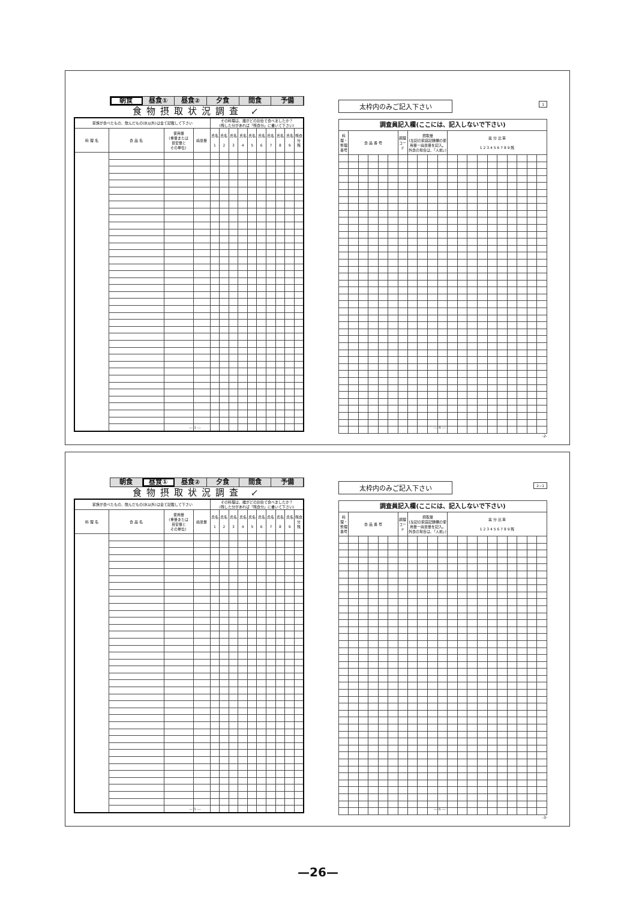朝食 昼食① 昼食② 夕食 間食 予備
食物摂取状況調査 ↙
| 家族が食べたもの、飲んだもの(水以外)は全て記載して下さい | | | | その料理は、誰がどの割合で食べましたか？ (残した分があれば「残食分」に書いて下さい) | | | | | | | | | |
| --- | --- | --- | --- | --- | --- | --- | --- | --- | --- | --- | --- | --- | --- |
| 料 理 名 | 食 品 名 | 使用量 (重量または 目安量と その単位) | 廃棄量 | 氏名 1 | 氏名 2 | 氏名 3 | 氏名 4 | 氏名 5 | 氏名 6 | 氏名 7 | 氏名 8 | 氏名 9 | 残食分 残 |
― 3 ―
太枠内のみご記入下さい 1
| 調査員記入欄(ここには、記入しないで下さい) | | | | | | | | | | | | | | | | | | | | |
| --- | --- | --- | --- | --- | --- | --- | --- | --- | --- | --- | --- | --- | --- | --- | --- | --- | --- | --- | --- | --- |
| 料理・整理番号 | 食 品 番 号 | | | | | 調理コード | 摂取量 (左記の家庭記録欄の使用量ー廃棄量を記入。外食の場合は、「人前」) | | | | 案 分 比 率 1 2 3 4 5 6 7 8 9 残 | | | | | | | | | |
-2-
― 4 ―
朝食 昼食① 昼食② 夕食 間食 予備
食物摂取状況調査 ↙
| 家族が食べたもの、飲んだもの(水以外)は全て記載して下さい | | | | その料理は、誰がどの割合で食べましたか？ (残した分があれば「残食分」に書いて下さい) | | | | | | | | | |
| --- | --- | --- | --- | --- | --- | --- | --- | --- | --- | --- | --- | --- | --- |
| 料 理 名 | 食 品 名 | 使用量 (重量または 目安量と その単位) | 廃棄量 | 氏名 1 | 氏名 2 | 氏名 3 | 氏名 4 | 氏名 5 | 氏名 6 | 氏名 7 | 氏名 8 | 氏名 9 | 残食分 残 |
― 5 ―
太枠内のみご記入下さい 2−1
| 調査員記入欄(ここには、記入しないで下さい) | | | | | | | | | | | | | | | | | | | | |
| --- | --- | --- | --- | --- | --- | --- | --- | --- | --- | --- | --- | --- | --- | --- | --- | --- | --- | --- | --- | --- |
| 料理・整理番号 | 食 品 番 号 | | | | | 調理コード | 摂取量 (左記の家庭記録欄の使用量ー廃棄量を記入。外食の場合は、「人前」) | | | | 案 分 比 率 1 2 3 4 5 6 7 8 9 残 | | | | | | | | | |
-3-
― 6 ―
—26—